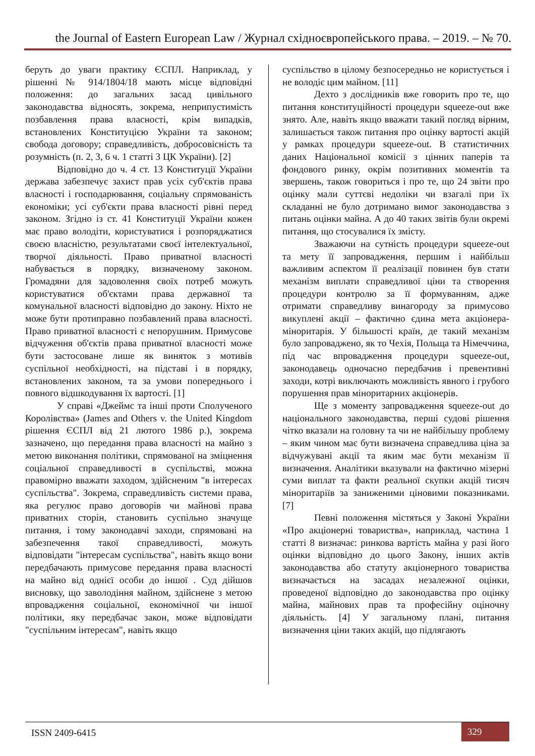the Journal of Eastern European Law / Журнал східноєвропейського права. – 2019. – № 70.
беруть до уваги практику ЄСПЛ. Наприклад, у рішенні № 914/1804/18 мають місце відповідні положення: до загальних засад цивільного законодавства відносять, зокрема, неприпустимість позбавлення права власності, крім випадків, встановлених Конституцією України та законом; свобода договору; справедливість, добросовісність та розумність (п. 2, 3, 6 ч. 1 статті 3 ЦК України). [2]
Відповідно до ч. 4 ст. 13 Конституції України держава забезпечує захист прав усіх суб'єктів права власності і господарювання, соціальну спрямованість економіки; усі суб'єкти права власності рівні перед законом. Згідно із ст. 41 Конституції України кожен має право володіти, користуватися і розпоряджатися своєю власністю, результатами своєї інтелектуальної, творчої діяльності. Право приватної власності набувається в порядку, визначеному законом. Громадяни для задоволення своїх потреб можуть користуватися об'єктами права державної та комунальної власності відповідно до закону. Ніхто не може бути протиправно позбавлений права власності. Право приватної власності є непорушним. Примусове відчуження об'єктів права приватної власності може бути застосоване лише як виняток з мотивів суспільної необхідності, на підставі і в порядку, встановлених законом, та за умови попереднього і повного відшкодування їх вартості. [1]
У справі «Джеймс та інші проти Сполученого Королівства» (James and Others v. the United Kingdom рішення ЄСПЛ від 21 лютого 1986 р.), зокрема зазначено, що передання права власності на майно з метою виконання політики, спрямованої на зміцнення соціальної справедливості в суспільстві, можна правомірно вважати заходом, здійсненим "в інтересах суспільства". Зокрема, справедливість системи права, яка регулює право договорів чи майнові права приватних сторін, становить суспільно значуще питання, і тому законодавчі заходи, спрямовані на забезпечення такої справедливості, можуть відповідати "інтересам суспільства", навіть якщо вони передбачають примусове передання права власності на майно від однієї особи до іншої . Суд дійшов висновку, що заволодіння майном, здійснене з метою впровадження соціальної, економічної чи іншої політики, яку передбачає закон, може відповідати "суспільним інтересам", навіть якщо
суспільство в цілому безпосередньо не користується і не володіє цим майном. [11]
Дехто з дослідників вже говорить про те, що питання конституційності процедури squeeze-out вже знято. Але, навіть якщо вважати такий погляд вірним, залишається також питання про оцінку вартості акцій у рамках процедури squeeze-out. В статистичних даних Національної комісії з цінних паперів та фондового ринку, окрім позитивних моментів та звершень, також говориться і про те, що 24 звіти про оцінку мали суттєві недоліки чи взагалі при їх складанні не було дотримано вимог законодавства з питань оцінки майна. А до 40 таких звітів були окремі питання, що стосувалися їх змісту.
Зважаючи на сутність процедури squeeze-out та мету її запровадження, першим і найбільш важливим аспектом її реалізації повинен був стати механізм виплати справедливої ціни та створення процедури контролю за її формуванням, адже отримати справедливу винагороду за примусово викуплені акції – фактично єдина мета акціонера-міноритарія. У більшості країн, де такий механізм було запроваджено, як то Чехія, Польща та Німеччина, під час впровадження процедури squeeze-out, законодавець одночасно передбачив і превентивні заходи, котрі виключають можливість явного і грубого порушення прав міноритарних акціонерів.
Ще з моменту запровадження squeeze-out до національного законодавства, перші судові рішення чітко вказали на головну та чи не найбільшу проблему – яким чином має бути визначена справедлива ціна за відчужувані акції та яким має бути механізм її визначення. Аналітики вказували на фактично мізерні суми виплат та факти реальної скупки акцій тисяч міноритаріїв за заниженими ціновими показниками. [7]
Певні положення містяться у Законі України «Про акціонерні товариства», наприклад, частина 1 статті 8 визначає: ринкова вартість майна у разі його оцінки відповідно до цього Закону, інших актів законодавства або статуту акціонерного товариства визначається на засадах незалежної оцінки, проведеної відповідно до законодавства про оцінку майна, майнових прав та професійну оціночну діяльність. [4] У загальному плані, питання визначення ціни таких акцій, що підлягають
ISSN 2409-6415
329